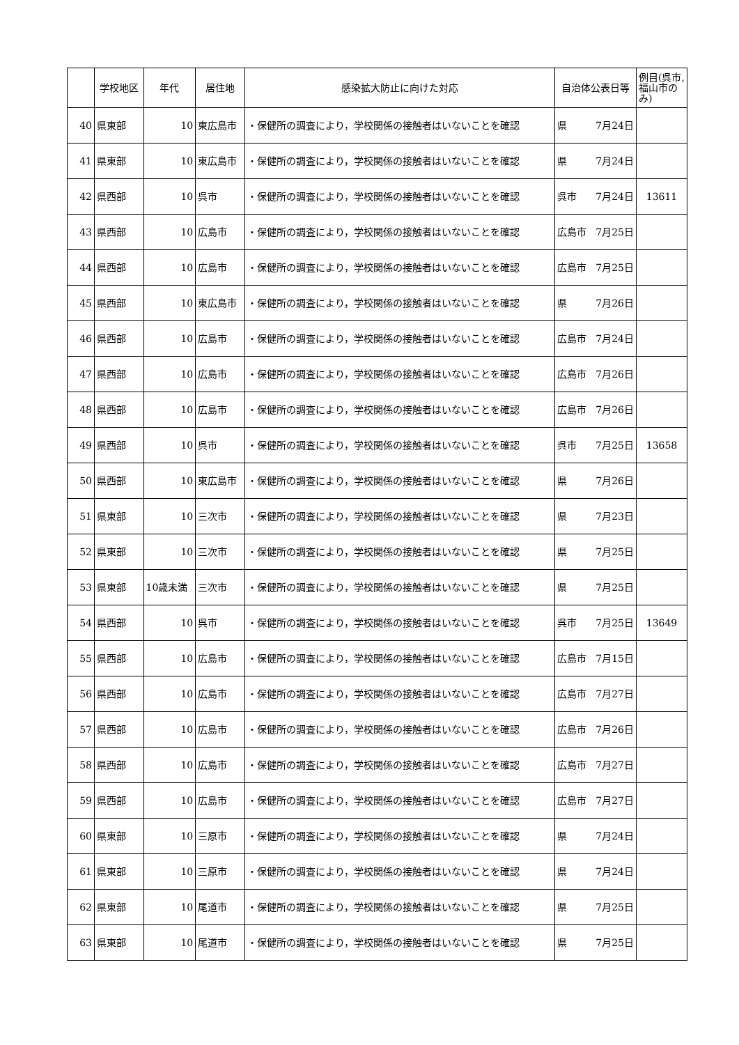| | 学校地区 | 年代 | 居住地 | 感染拡大防止に向けた対応 | 自治体公表日等 | | 例目(呉市,福山市のみ) |
| --- | --- | --- | --- | --- | --- | --- | --- |
| 40 | 県東部 | 10 | 東広島市 | ・保健所の調査により，学校関係の接触者はいないことを確認 | 県 | 7月24日 | |
| 41 | 県東部 | 10 | 東広島市 | ・保健所の調査により，学校関係の接触者はいないことを確認 | 県 | 7月24日 | |
| 42 | 県西部 | 10 | 呉市 | ・保健所の調査により，学校関係の接触者はいないことを確認 | 呉市 | 7月24日 | 13611 |
| 43 | 県西部 | 10 | 広島市 | ・保健所の調査により，学校関係の接触者はいないことを確認 | 広島市 | 7月25日 | |
| 44 | 県西部 | 10 | 広島市 | ・保健所の調査により，学校関係の接触者はいないことを確認 | 広島市 | 7月25日 | |
| 45 | 県西部 | 10 | 東広島市 | ・保健所の調査により，学校関係の接触者はいないことを確認 | 県 | 7月26日 | |
| 46 | 県西部 | 10 | 広島市 | ・保健所の調査により，学校関係の接触者はいないことを確認 | 広島市 | 7月24日 | |
| 47 | 県西部 | 10 | 広島市 | ・保健所の調査により，学校関係の接触者はいないことを確認 | 広島市 | 7月26日 | |
| 48 | 県西部 | 10 | 広島市 | ・保健所の調査により，学校関係の接触者はいないことを確認 | 広島市 | 7月26日 | |
| 49 | 県西部 | 10 | 呉市 | ・保健所の調査により，学校関係の接触者はいないことを確認 | 呉市 | 7月25日 | 13658 |
| 50 | 県西部 | 10 | 東広島市 | ・保健所の調査により，学校関係の接触者はいないことを確認 | 県 | 7月26日 | |
| 51 | 県東部 | 10 | 三次市 | ・保健所の調査により，学校関係の接触者はいないことを確認 | 県 | 7月23日 | |
| 52 | 県東部 | 10 | 三次市 | ・保健所の調査により，学校関係の接触者はいないことを確認 | 県 | 7月25日 | |
| 53 | 県東部 | 10歳未満 | 三次市 | ・保健所の調査により，学校関係の接触者はいないことを確認 | 県 | 7月25日 | |
| 54 | 県西部 | 10 | 呉市 | ・保健所の調査により，学校関係の接触者はいないことを確認 | 呉市 | 7月25日 | 13649 |
| 55 | 県西部 | 10 | 広島市 | ・保健所の調査により，学校関係の接触者はいないことを確認 | 広島市 | 7月15日 | |
| 56 | 県西部 | 10 | 広島市 | ・保健所の調査により，学校関係の接触者はいないことを確認 | 広島市 | 7月27日 | |
| 57 | 県西部 | 10 | 広島市 | ・保健所の調査により，学校関係の接触者はいないことを確認 | 広島市 | 7月26日 | |
| 58 | 県西部 | 10 | 広島市 | ・保健所の調査により，学校関係の接触者はいないことを確認 | 広島市 | 7月27日 | |
| 59 | 県西部 | 10 | 広島市 | ・保健所の調査により，学校関係の接触者はいないことを確認 | 広島市 | 7月27日 | |
| 60 | 県東部 | 10 | 三原市 | ・保健所の調査により，学校関係の接触者はいないことを確認 | 県 | 7月24日 | |
| 61 | 県東部 | 10 | 三原市 | ・保健所の調査により，学校関係の接触者はいないことを確認 | 県 | 7月24日 | |
| 62 | 県東部 | 10 | 尾道市 | ・保健所の調査により，学校関係の接触者はいないことを確認 | 県 | 7月25日 | |
| 63 | 県東部 | 10 | 尾道市 | ・保健所の調査により，学校関係の接触者はいないことを確認 | 県 | 7月25日 | |